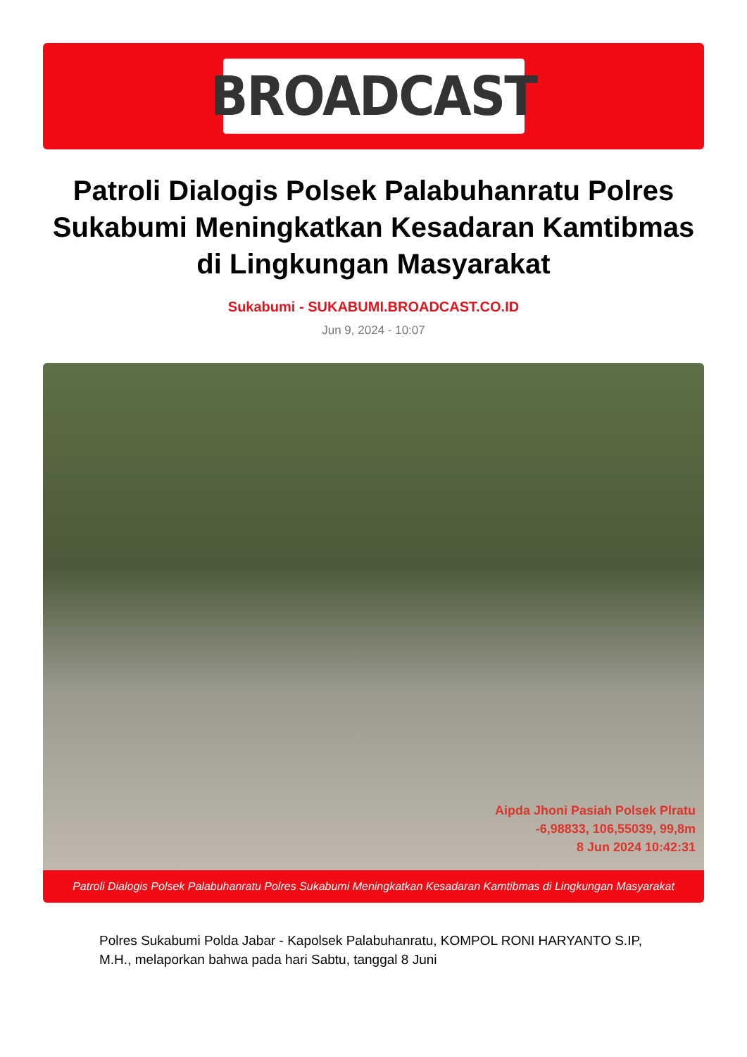BROADCAST
Patroli Dialogis Polsek Palabuhanratu Polres Sukabumi Meningkatkan Kesadaran Kamtibmas di Lingkungan Masyarakat
Sukabumi - SUKABUMI.BROADCAST.CO.ID
Jun 9, 2024 - 10:07
Aipda Jhoni Pasiah Polsek Plratu
-6,98833, 106,55039, 99,8m
8 Jun 2024 10:42:31
Patroli Dialogis Polsek Palabuhanratu Polres Sukabumi Meningkatkan Kesadaran Kamtibmas di Lingkungan Masyarakat
Polres Sukabumi Polda Jabar - Kapolsek Palabuhanratu, KOMPOL RONI HARYANTO S.IP, M.H., melaporkan bahwa pada hari Sabtu, tanggal 8 Juni